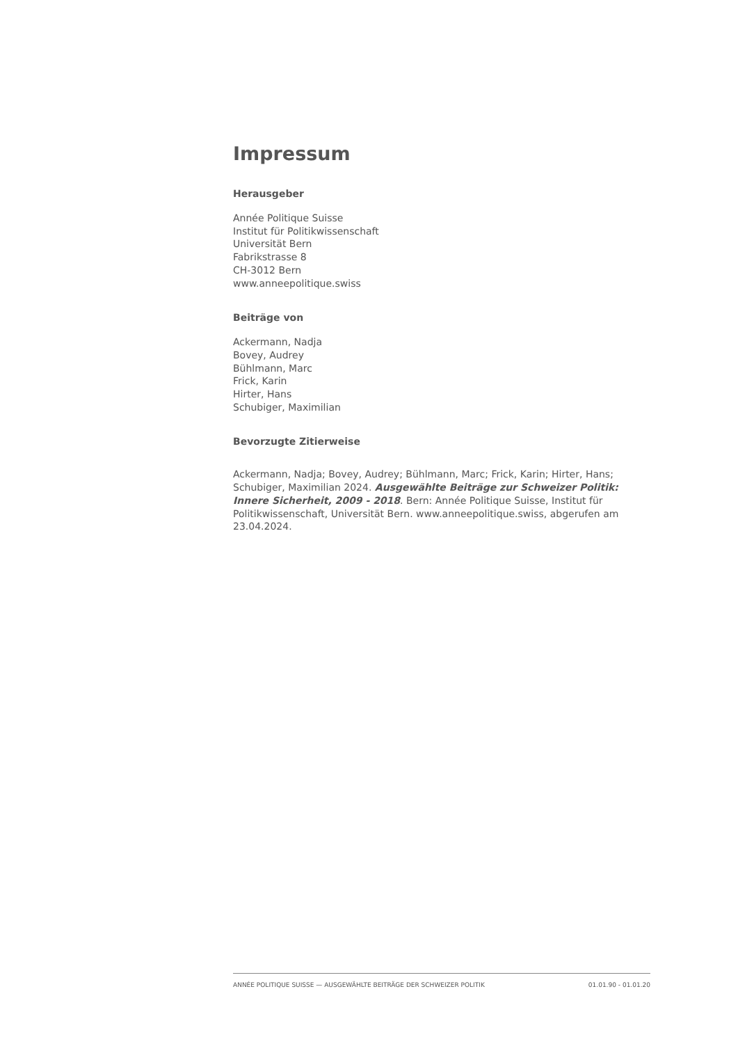Impressum
Herausgeber
Année Politique Suisse
Institut für Politikwissenschaft
Universität Bern
Fabrikstrasse 8
CH-3012 Bern
www.anneepolitique.swiss
Beiträge von
Ackermann, Nadja
Bovey, Audrey
Bühlmann, Marc
Frick, Karin
Hirter, Hans
Schubiger, Maximilian
Bevorzugte Zitierweise
Ackermann, Nadja; Bovey, Audrey; Bühlmann, Marc; Frick, Karin; Hirter, Hans; Schubiger, Maximilian 2024. Ausgewählte Beiträge zur Schweizer Politik: Innere Sicherheit, 2009 - 2018. Bern: Année Politique Suisse, Institut für Politikwissenschaft, Universität Bern. www.anneepolitique.swiss, abgerufen am 23.04.2024.
ANNÉE POLITIQUE SUISSE — AUSGEWÄHLTE BEITRÄGE DER SCHWEIZER POLITIK 01.01.90 - 01.01.20